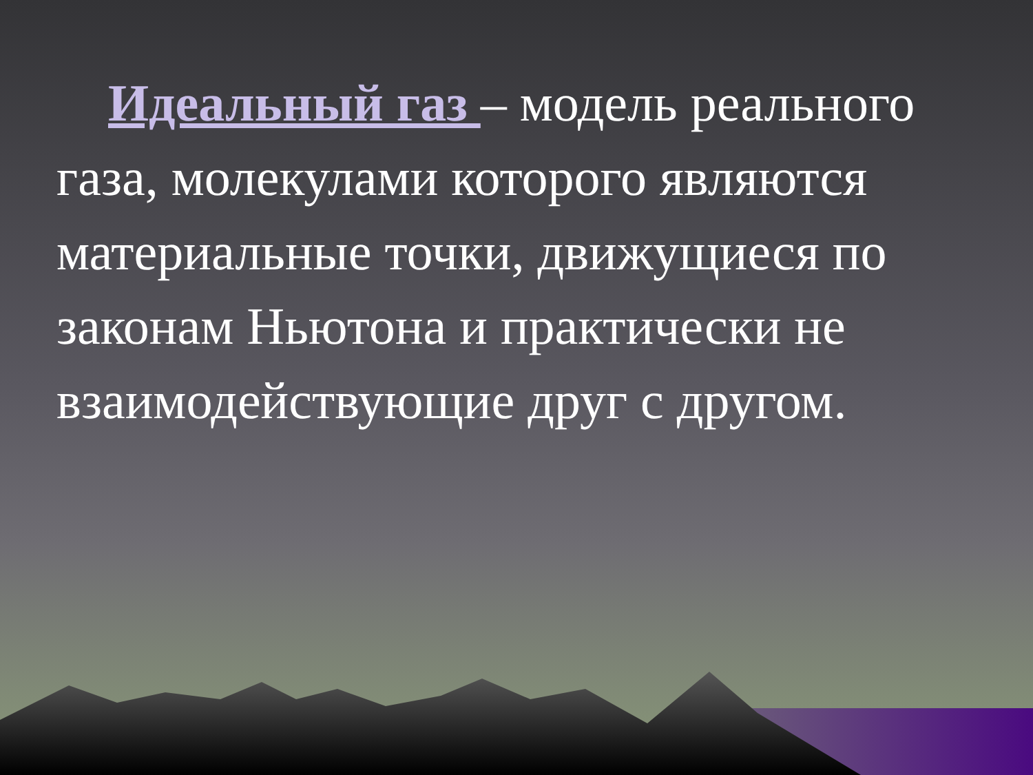Идеальный газ – модель реального газа, молекулами которого являются материальные точки, движущиеся по законам Ньютона и практически не взаимодействующие друг с другом.